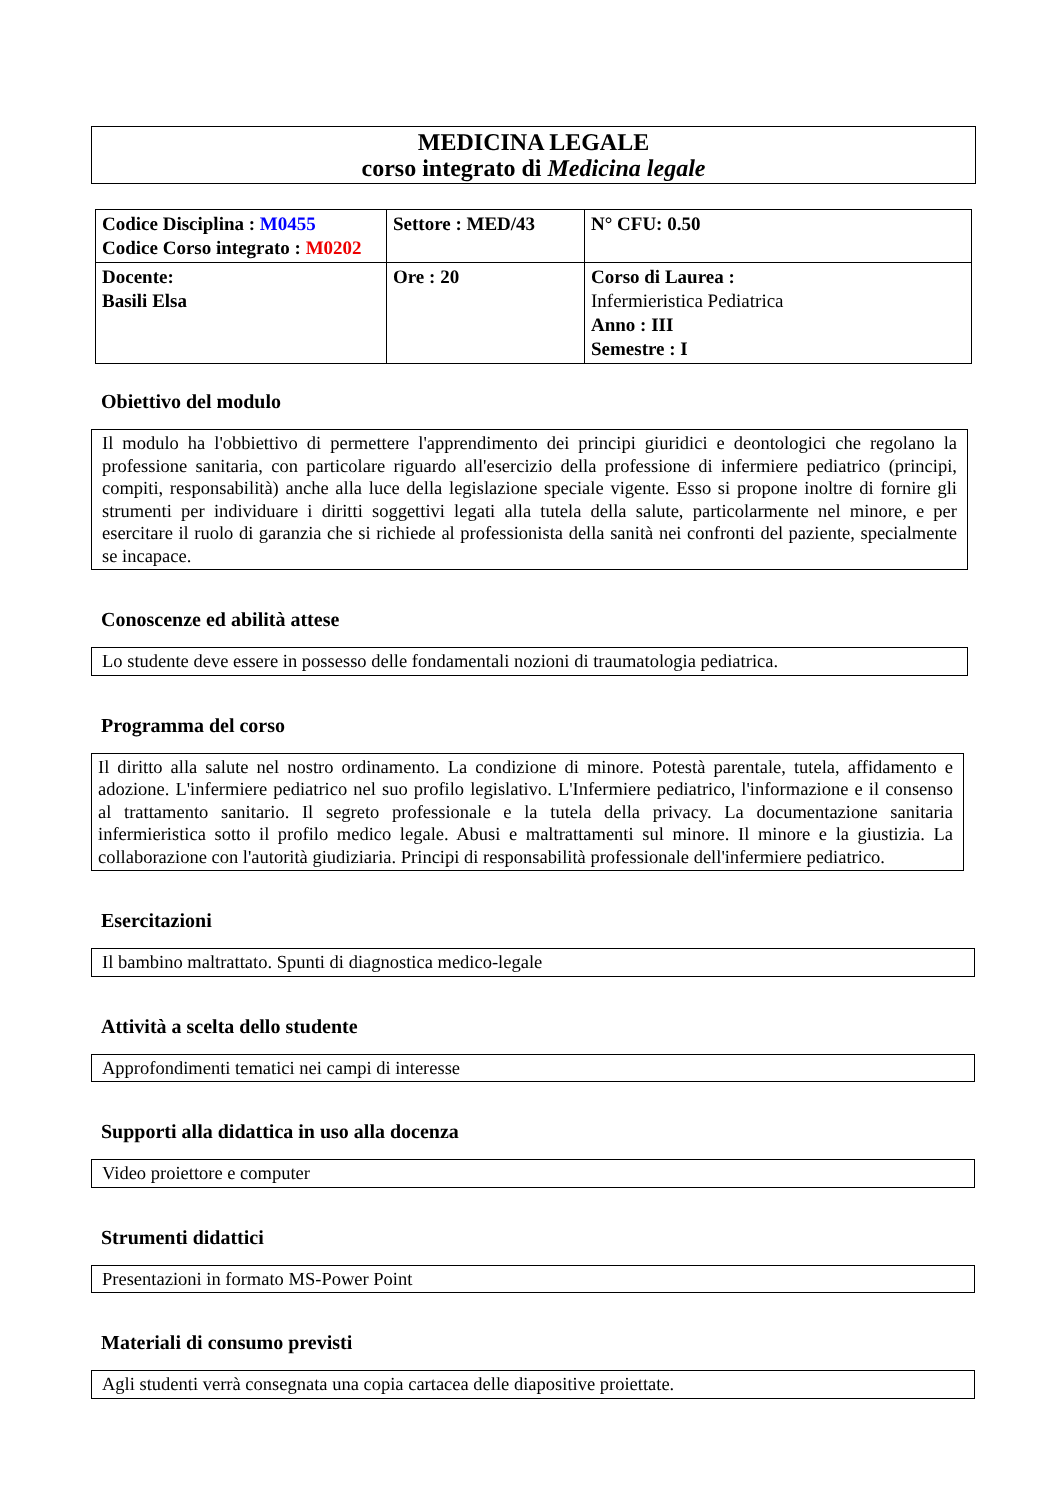MEDICINA LEGALE
corso integrato di Medicina legale
| Codice Disciplina : M0455 Codice Corso integrato : M0202 | Settore : MED/43 | N° CFU: 0.50 |
| Docente: Basili Elsa | Ore : 20 | Corso di Laurea : Infermieristica Pediatrica Anno : III Semestre : I |
Obiettivo del modulo
Il modulo ha l'obbiettivo di permettere l'apprendimento dei principi giuridici e deontologici che regolano la professione sanitaria, con particolare riguardo all'esercizio della professione di infermiere pediatrico (principi, compiti, responsabilità) anche alla luce della legislazione speciale vigente. Esso si propone inoltre di fornire gli strumenti per individuare i diritti soggettivi legati alla tutela della salute, particolarmente nel minore, e per esercitare il ruolo di garanzia che si richiede al professionista della sanità nei confronti del paziente, specialmente se incapace.
Conoscenze ed abilità attese
Lo studente deve essere in possesso delle fondamentali nozioni di traumatologia pediatrica.
Programma del corso
Il diritto alla salute nel nostro ordinamento. La condizione di minore. Potestà parentale, tutela, affidamento e adozione. L'infermiere pediatrico nel suo profilo legislativo. L'Infermiere pediatrico, l'informazione e il consenso al trattamento sanitario. Il segreto professionale e la tutela della privacy. La documentazione sanitaria infermieristica sotto il profilo medico legale. Abusi e maltrattamenti sul minore. Il minore e la giustizia. La collaborazione con l'autorità giudiziaria. Principi di responsabilità professionale dell'infermiere pediatrico.
Esercitazioni
Il bambino maltrattato. Spunti di diagnostica medico-legale
Attività a scelta dello studente
Approfondimenti tematici nei campi di interesse
Supporti alla didattica in uso alla docenza
Video proiettore e computer
Strumenti didattici
Presentazioni in formato MS-Power Point
Materiali di consumo previsti
Agli studenti verrà consegnata una copia cartacea delle diapositive proiettate.